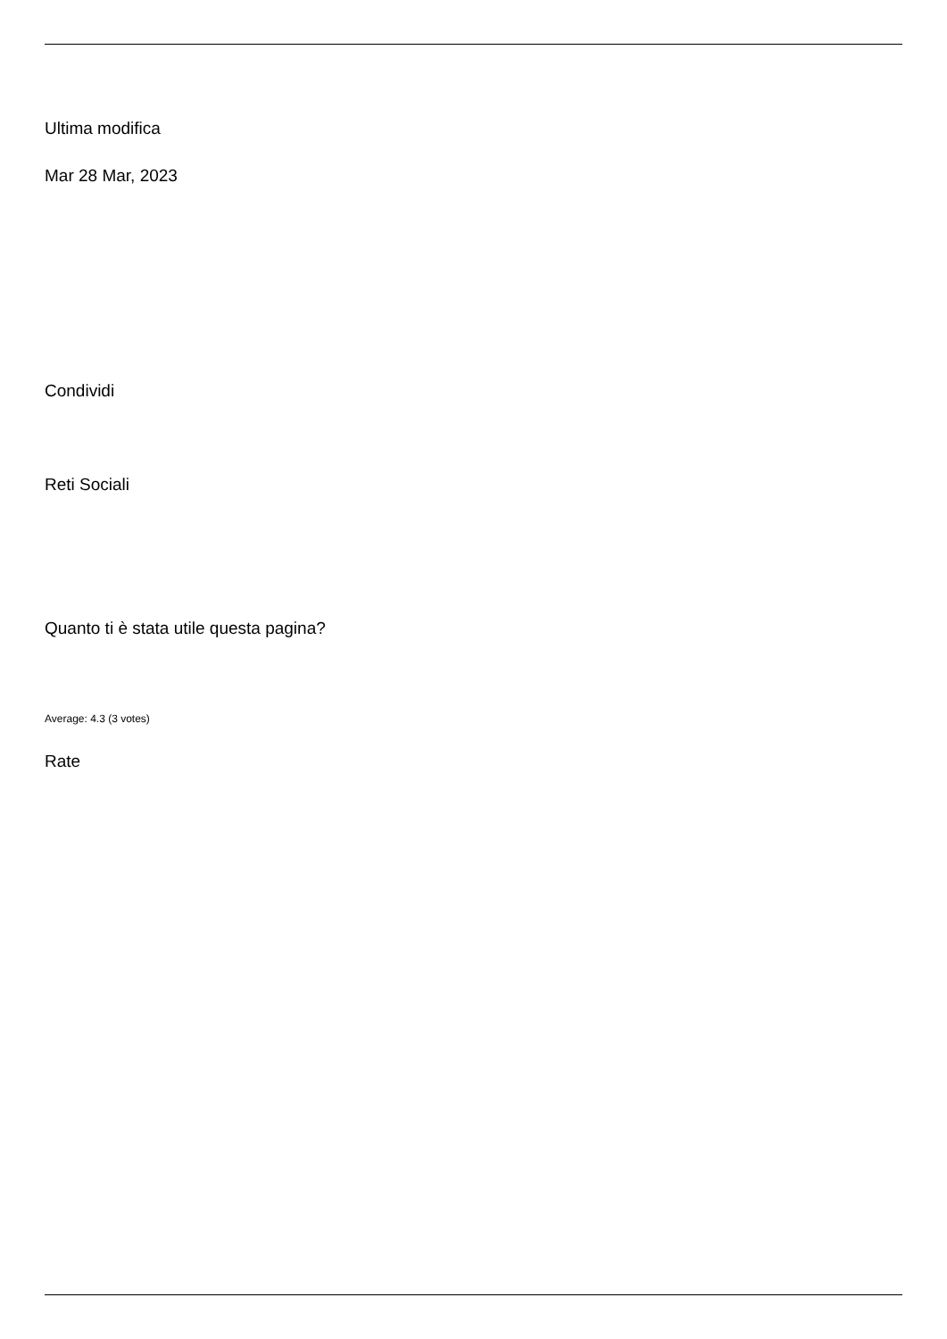Ultima modifica
Mar 28 Mar, 2023
Condividi
Reti Sociali
Quanto ti è stata utile questa pagina?
Average: 4.3 (3 votes)
Rate